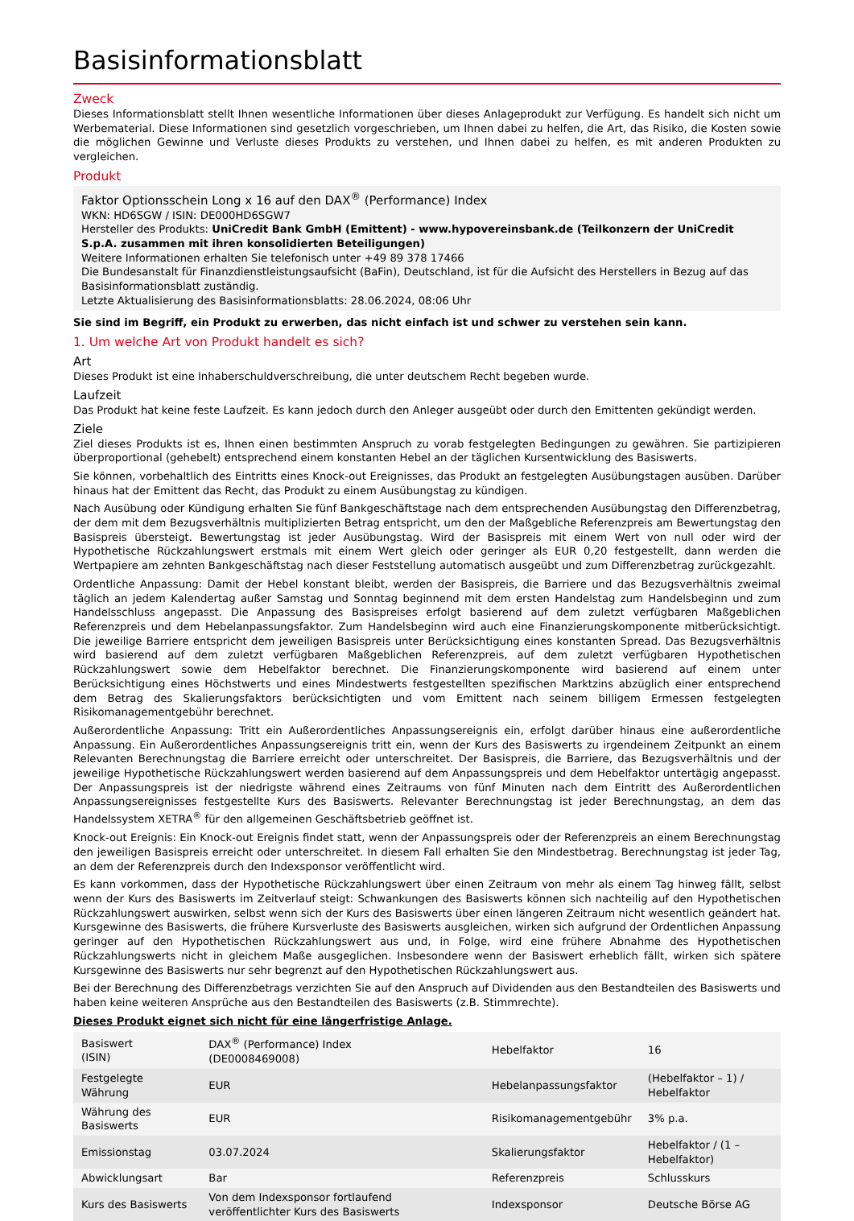Basisinformationsblatt
Zweck
Dieses Informationsblatt stellt Ihnen wesentliche Informationen über dieses Anlageprodukt zur Verfügung. Es handelt sich nicht um Werbematerial. Diese Informationen sind gesetzlich vorgeschrieben, um Ihnen dabei zu helfen, die Art, das Risiko, die Kosten sowie die möglichen Gewinne und Verluste dieses Produkts zu verstehen, und Ihnen dabei zu helfen, es mit anderen Produkten zu vergleichen.
Produkt
Faktor Optionsschein Long x 16 auf den DAX<sup>®</sup> (Performance) Index
WKN: HD6SGW / ISIN: DE000HD6SGW7
Hersteller des Produkts: UniCredit Bank GmbH (Emittent) - www.hypovereinsbank.de (Teilkonzern der UniCredit S.p.A. zusammen mit ihren konsolidierten Beteiligungen)
Weitere Informationen erhalten Sie telefonisch unter +49 89 378 17466
Die Bundesanstalt für Finanzdienstleistungsaufsicht (BaFin), Deutschland, ist für die Aufsicht des Herstellers in Bezug auf das Basisinformationsblatt zuständig.
Letzte Aktualisierung des Basisinformationsblatts: 28.06.2024, 08:06 Uhr
Sie sind im Begriff, ein Produkt zu erwerben, das nicht einfach ist und schwer zu verstehen sein kann.
1. Um welche Art von Produkt handelt es sich?
Art
Dieses Produkt ist eine Inhaberschuldverschreibung, die unter deutschem Recht begeben wurde.
Laufzeit
Das Produkt hat keine feste Laufzeit. Es kann jedoch durch den Anleger ausgeübt oder durch den Emittenten gekündigt werden.
Ziele
Ziel dieses Produkts ist es, Ihnen einen bestimmten Anspruch zu vorab festgelegten Bedingungen zu gewähren. Sie partizipieren überproportional (gehebelt) entsprechend einem konstanten Hebel an der täglichen Kursentwicklung des Basiswerts.
Sie können, vorbehaltlich des Eintritts eines Knock-out Ereignisses, das Produkt an festgelegten Ausübungstagen ausüben. Darüber hinaus hat der Emittent das Recht, das Produkt zu einem Ausübungstag zu kündigen.
Nach Ausübung oder Kündigung erhalten Sie fünf Bankgeschäftstage nach dem entsprechenden Ausübungstag den Differenzbetrag, der dem mit dem Bezugsverhältnis multiplizierten Betrag entspricht, um den der Maßgebliche Referenzpreis am Bewertungstag den Basispreis übersteigt. Bewertungstag ist jeder Ausübungstag. Wird der Basispreis mit einem Wert von null oder wird der Hypothetische Rückzahlungswert erstmals mit einem Wert gleich oder geringer als EUR 0,20 festgestellt, dann werden die Wertpapiere am zehnten Bankgeschäftstag nach dieser Feststellung automatisch ausgeübt und zum Differenzbetrag zurückgezahlt.
Ordentliche Anpassung: Damit der Hebel konstant bleibt, werden der Basispreis, die Barriere und das Bezugsverhältnis zweimal täglich an jedem Kalendertag außer Samstag und Sonntag beginnend mit dem ersten Handelstag zum Handelsbeginn und zum Handelsschluss angepasst. Die Anpassung des Basispreises erfolgt basierend auf dem zuletzt verfügbaren Maßgeblichen Referenzpreis und dem Hebelanpassungsfaktor. Zum Handelsbeginn wird auch eine Finanzierungskomponente mitberücksichtigt. Die jeweilige Barriere entspricht dem jeweiligen Basispreis unter Berücksichtigung eines konstanten Spread. Das Bezugsverhältnis wird basierend auf dem zuletzt verfügbaren Maßgeblichen Referenzpreis, auf dem zuletzt verfügbaren Hypothetischen Rückzahlungswert sowie dem Hebelfaktor berechnet. Die Finanzierungskomponente wird basierend auf einem unter Berücksichtigung eines Höchstwerts und eines Mindestwerts festgestellten spezifischen Marktzins abzüglich einer entsprechend dem Betrag des Skalierungsfaktors berücksichtigten und vom Emittent nach seinem billigem Ermessen festgelegten Risikomanagementgebühr berechnet.
Außerordentliche Anpassung: Tritt ein Außerordentliches Anpassungsereignis ein, erfolgt darüber hinaus eine außerordentliche Anpassung. Ein Außerordentliches Anpassungsereignis tritt ein, wenn der Kurs des Basiswerts zu irgendeinem Zeitpunkt an einem Relevanten Berechnungstag die Barriere erreicht oder unterschreitet. Der Basispreis, die Barriere, das Bezugsverhältnis und der jeweilige Hypothetische Rückzahlungswert werden basierend auf dem Anpassungspreis und dem Hebelfaktor untertägig angepasst. Der Anpassungspreis ist der niedrigste während eines Zeitraums von fünf Minuten nach dem Eintritt des Außerordentlichen Anpassungsereignisses festgestellte Kurs des Basiswerts. Relevanter Berechnungstag ist jeder Berechnungstag, an dem das Handelssystem XETRA<sup>®</sup> für den allgemeinen Geschäftsbetrieb geöffnet ist.
Knock-out Ereignis: Ein Knock-out Ereignis findet statt, wenn der Anpassungspreis oder der Referenzpreis an einem Berechnungstag den jeweiligen Basispreis erreicht oder unterschreitet. In diesem Fall erhalten Sie den Mindestbetrag. Berechnungstag ist jeder Tag, an dem der Referenzpreis durch den Indexsponsor veröffentlicht wird.
Es kann vorkommen, dass der Hypothetische Rückzahlungswert über einen Zeitraum von mehr als einem Tag hinweg fällt, selbst wenn der Kurs des Basiswerts im Zeitverlauf steigt: Schwankungen des Basiswerts können sich nachteilig auf den Hypothetischen Rückzahlungswert auswirken, selbst wenn sich der Kurs des Basiswerts über einen längeren Zeitraum nicht wesentlich geändert hat. Kursgewinne des Basiswerts, die frühere Kursverluste des Basiswerts ausgleichen, wirken sich aufgrund der Ordentlichen Anpassung geringer auf den Hypothetischen Rückzahlungswert aus und, in Folge, wird eine frühere Abnahme des Hypothetischen Rückzahlungswerts nicht in gleichem Maße ausgeglichen. Insbesondere wenn der Basiswert erheblich fällt, wirken sich spätere Kursgewinne des Basiswerts nur sehr begrenzt auf den Hypothetischen Rückzahlungswert aus.
Bei der Berechnung des Differenzbetrags verzichten Sie auf den Anspruch auf Dividenden aus den Bestandteilen des Basiswerts und haben keine weiteren Ansprüche aus den Bestandteilen des Basiswerts (z.B. Stimmrechte).
Dieses Produkt eignet sich nicht für eine längerfristige Anlage.
| Basiswert (ISIN) | DAX<sup>®</sup> (Performance) Index (DE0008469008) | Hebelfaktor | 16 |
| Festgelegte Währung | EUR | Hebelanpassungsfaktor | (Hebelfaktor – 1) / Hebelfaktor |
| Währung des Basiswerts | EUR | Risikomanagementgebühr | 3% p.a. |
| Emissionstag | 03.07.2024 | Skalierungsfaktor | Hebelfaktor / (1 – Hebelfaktor) |
| Abwicklungsart | Bar | Referenzpreis | Schlusskurs |
| Kurs des Basiswerts | Von dem Indexsponsor fortlaufend veröffentlichter Kurs des Basiswerts | Indexsponsor | Deutsche Börse AG |